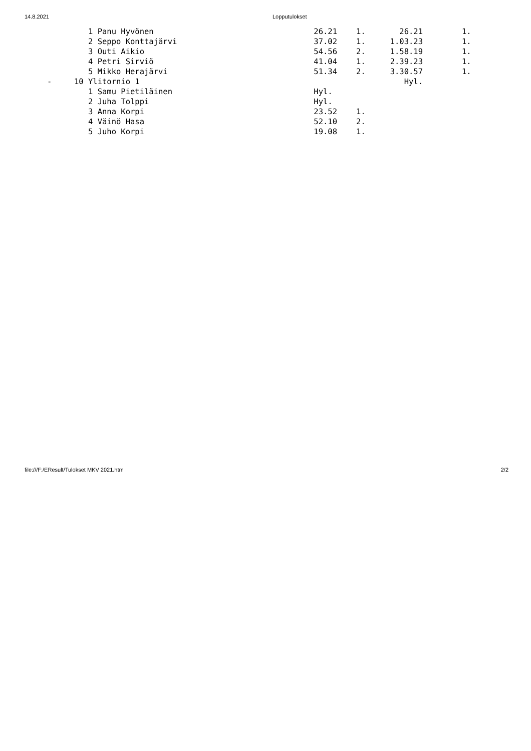14.8.2021 Lopputulokset
| | 1 Panu Hyvönen | 26.21 | 1. | 26.21 | 1. |
| | 2 Seppo Konttajärvi | 37.02 | 1. | 1.03.23 | 1. |
| | 3 Outi Aikio | 54.56 | 2. | 1.58.19 | 1. |
| | 4 Petri Sirviö | 41.04 | 1. | 2.39.23 | 1. |
| | 5 Mikko Herajärvi | 51.34 | 2. | 3.30.57 | 1. |
| - | 10 Ylitornio 1 | | | Hyl. | |
| | 1 Samu Pietiläinen | Hyl. | | | |
| | 2 Juha Tolppi | Hyl. | | | |
| | 3 Anna Korpi | 23.52 | 1. | | |
| | 4 Väinö Hasa | 52.10 | 2. | | |
| | 5 Juho Korpi | 19.08 | 1. | | |
file:///F:/EResult/Tulokset MKV 2021.htm 2/2